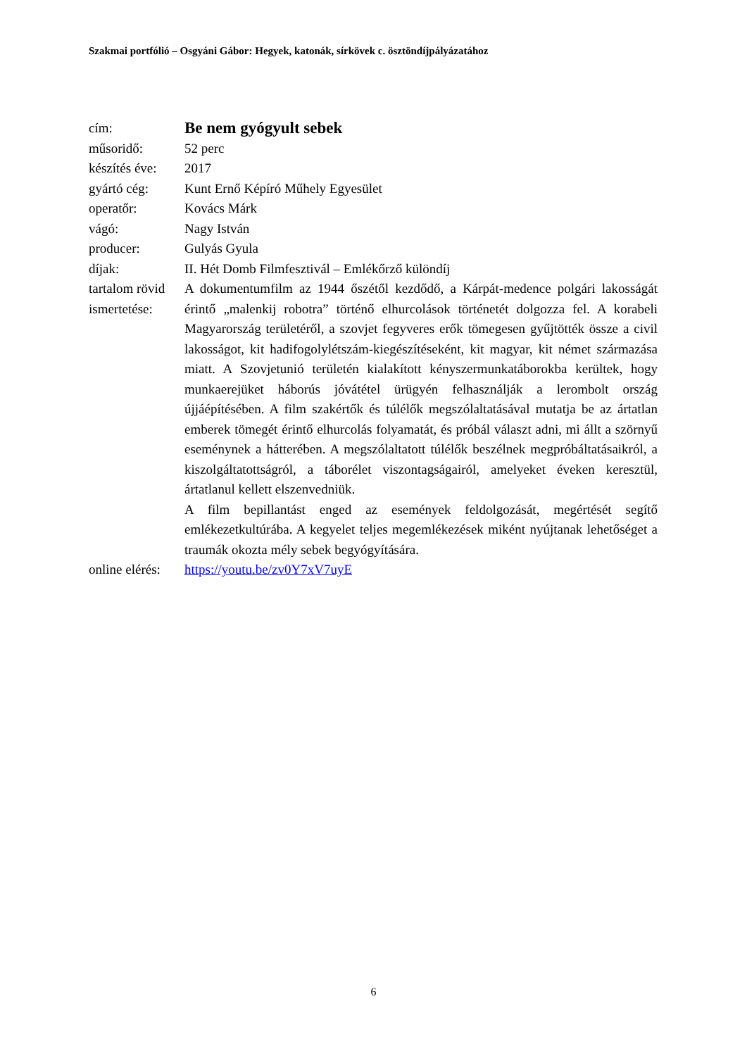Szakmai portfólió – Osgyáni Gábor: Hegyek, katonák, sírkövek c. ösztöndíjpályázatához
| cím: | Be nem gyógyult sebek |
| műsoridő: | 52 perc |
| készítés éve: | 2017 |
| gyártó cég: | Kunt Ernő Képíró Műhely Egyesület |
| operatőr: | Kovács Márk |
| vágó: | Nagy István |
| producer: | Gulyás Gyula |
| díjak: | II. Hét Domb Filmfesztivál – Emlékőrző különdíj |
| tartalom rövid ismertetése: | A dokumentumfilm az 1944 őszétől kezdődő, a Kárpát-medence polgári lakosságát érintő „malenkij robotra” történő elhurcolások történetét dolgozza fel. A korabeli Magyarország területéről, a szovjet fegyveres erők tömegesen gyűjtötték össze a civil lakosságot, kit hadifogolylétszám-kiegészítéseként, kit magyar, kit német származása miatt. A Szovjetunió területén kialakított kényszermunkatáborokba kerültek, hogy munkaerejüket háborús jóvátétel ürügyén felhasználják a lerombolt ország újjáépítésében. A film szakértők és túlélők megszólaltatásával mutatja be az ártatlan emberek tömegét érintő elhurcolás folyamatát, és próbál választ adni, mi állt a szörnyű eseménynek a hátterében. A megszólaltatott túlélők beszélnek megpróbáltatásaikról, a kiszolgáltatottságról, a táborélet viszontagságairól, amelyeket éveken keresztül, ártatlanul kellett elszenvedniük. A film bepillantást enged az események feldolgozását, megértését segítő emlékezetkultúrába. A kegyelet teljes megemlékezések miként nyújtanak lehetőséget a traumák okozta mély sebek begyógyítására. |
| online elérés: | https://youtu.be/zv0Y7xV7uyE |
6